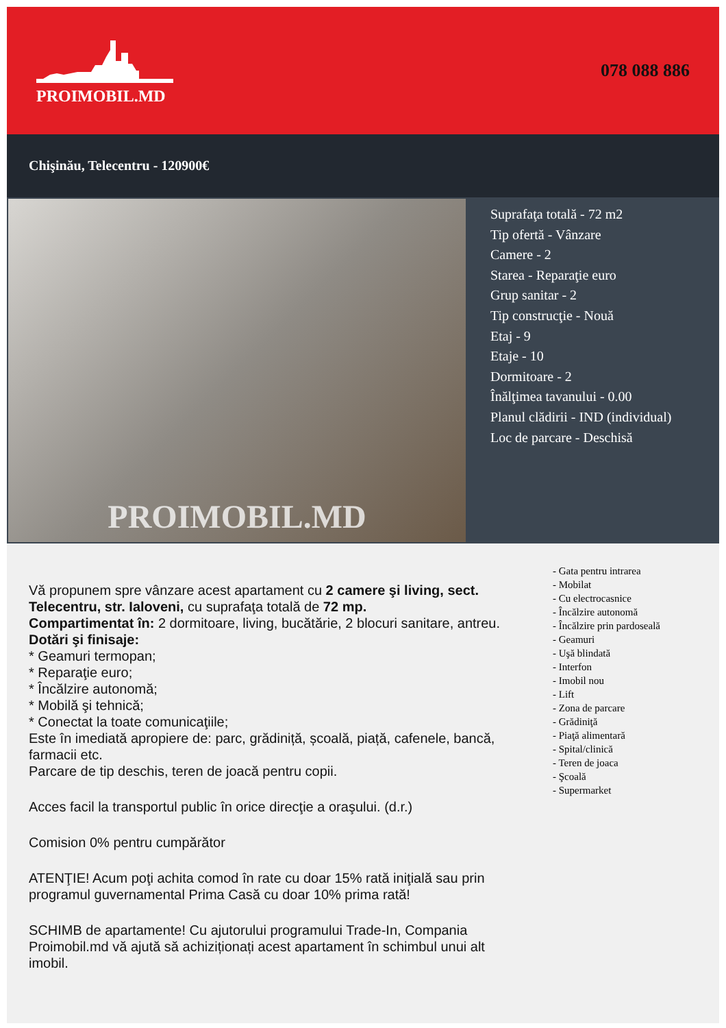PROIMOBIL.MD 078 088 886
Chişinău, Telecentru - 120900€
PROIMOBIL.MD
Suprafaţa totală - 72 m2
Tip ofertă - Vânzare
Camere - 2
Starea - Reparaţie euro
Grup sanitar - 2
Tip construcţie - Nouă
Etaj - 9
Etaje - 10
Dormitoare - 2
Înălţimea tavanului - 0.00
Planul clădirii - IND (individual)
Loc de parcare - Deschisă
Vă propunem spre vânzare acest apartament cu 2 camere şi living, sect. Telecentru, str. Ialoveni, cu suprafaţa totală de 72 mp.
Compartimentat în: 2 dormitoare, living, bucătărie, 2 blocuri sanitare, antreu.
Dotări şi finisaje:
* Geamuri termopan;
* Reparaţie euro;
* Încălzire autonomă;
* Mobilă şi tehnică;
* Conectat la toate comunicaţiile;
Este în imediată apropiere de: parc, grădiniță, școală, piață, cafenele, bancă, farmacii etc.
Parcare de tip deschis, teren de joacă pentru copii.
Acces facil la transportul public în orice direcţie a oraşului. (d.r.)
Comision 0% pentru cumpărător
ATENŢIE! Acum poţi achita comod în rate cu doar 15% rată iniţială sau prin programul guvernamental Prima Casă cu doar 10% prima rată!
SCHIMB de apartamente! Cu ajutorului programului Trade-In, Compania Proimobil.md vă ajută să achiziționați acest apartament în schimbul unui alt imobil.
- Gata pentru intrarea
- Mobilat
- Cu electrocasnice
- Încălzire autonomă
- Încălzire prin pardoseală
- Geamuri
- Uşă blindată
- Interfon
- Imobil nou
- Lift
- Zona de parcare
- Grădiniţă
- Piaţă alimentară
- Spital/clinică
- Teren de joaca
- Şcoală
- Supermarket